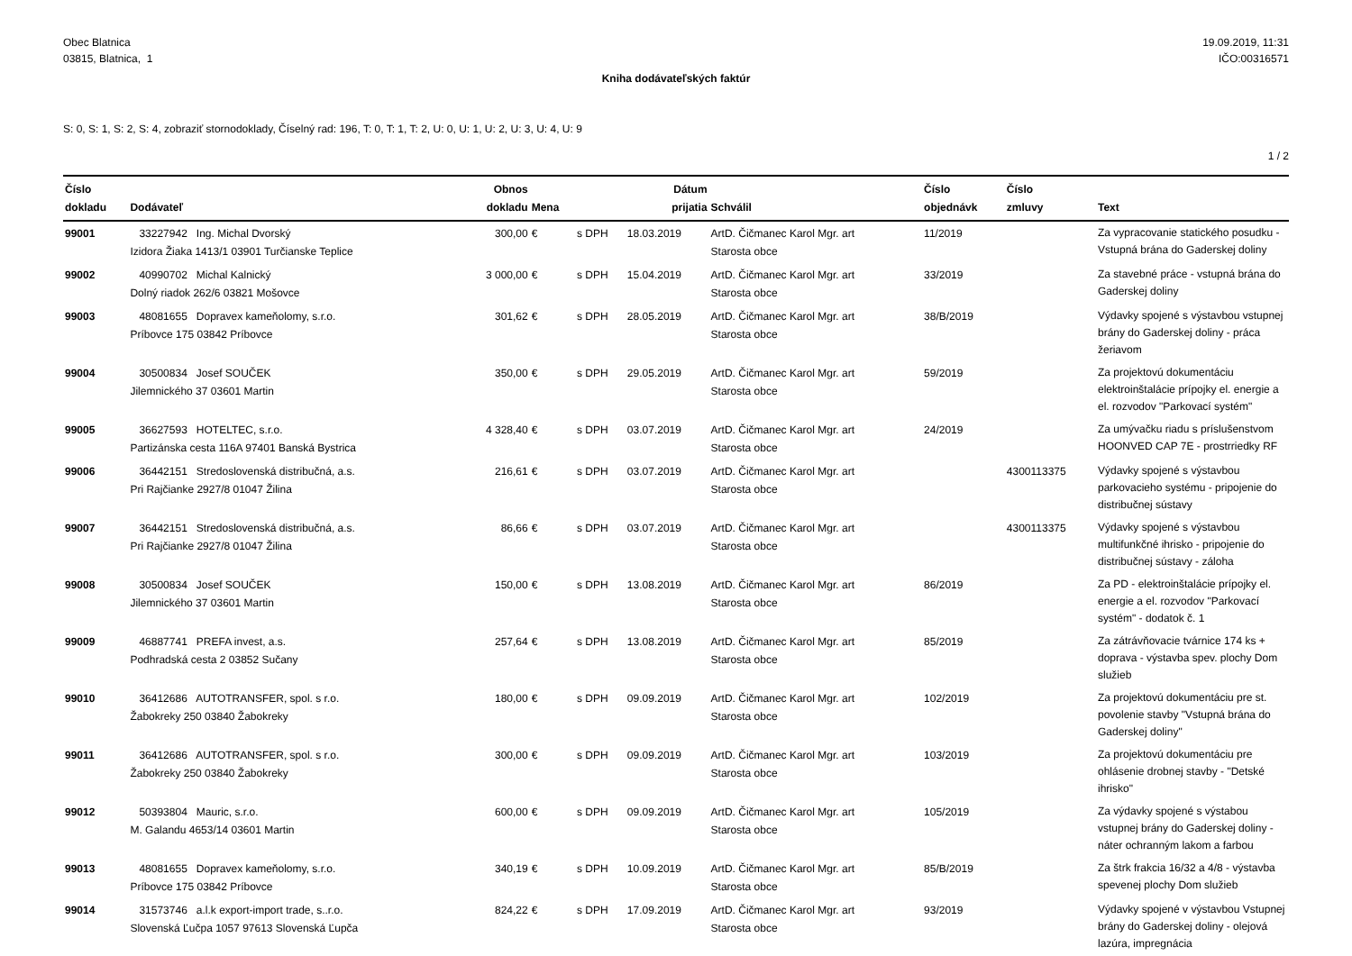Obec Blatnica
03815, Blatnica, 1
19.09.2019, 11:31
IČO:00316571
Kniha dodávateľských faktúr
S: 0, S: 1, S: 2, S: 4, zobraziť stornodoklady, Číselný rad: 196, T: 0, T: 1, T: 2, U: 0, U: 1, U: 2, U: 3, U: 4, U: 9
1 / 2
| Číslo dokladu | Dodávateľ | Obnos dokladu | Mena | | Dátum prijatia | Schválil | Číslo objednávk | Číslo zmluvy | Text |
| --- | --- | --- | --- | --- | --- | --- | --- | --- | --- |
| 99001 | 33227942 Ing. Michal Dvorský Izidora Žiaka 1413/1 03901 Turčianske Teplice | 300,00 | € | s DPH | 18.03.2019 | ArtD. Čičmanec Karol Mgr. art Starosta obce | 11/2019 | | Za vypracovanie statického posudku - Vstupná brána do Gaderskej doliny |
| 99002 | 40990702 Michal Kalnický Dolný riadok 262/6 03821 Mošovce | 3 000,00 | € | s DPH | 15.04.2019 | ArtD. Čičmanec Karol Mgr. art Starosta obce | 33/2019 | | Za stavebné práce - vstupná brána do Gaderskej doliny |
| 99003 | 48081655 Dopravex kameňolomy, s.r.o. Príbovce 175 03842 Príbovce | 301,62 | € | s DPH | 28.05.2019 | ArtD. Čičmanec Karol Mgr. art Starosta obce | 38/B/2019 | | Výdavky spojené s výstavbou vstupnej brány do Gaderskej doliny - práca žeriavom |
| 99004 | 30500834 Josef SOUČEK Jilemnického 37 03601 Martin | 350,00 | € | s DPH | 29.05.2019 | ArtD. Čičmanec Karol Mgr. art Starosta obce | 59/2019 | | Za projektovú dokumentáciu elektroinštalácie prípojky el. energie a el. rozvodov "Parkovací systém" |
| 99005 | 36627593 HOTELTEC, s.r.o. Partizánska cesta 116A 97401 Banská Bystrica | 4 328,40 | € | s DPH | 03.07.2019 | ArtD. Čičmanec Karol Mgr. art Starosta obce | 24/2019 | | Za umývačku riadu s príslušenstvom HOONVED CAP 7E - prostrriedky RF |
| 99006 | 36442151 Stredoslovenská distribučná, a.s. Pri Rajčianke 2927/8 01047 Žilina | 216,61 | € | s DPH | 03.07.2019 | ArtD. Čičmanec Karol Mgr. art Starosta obce | | 4300113375 | Výdavky spojené s výstavbou parkovacieho systému - pripojenie do distribučnej sústavy |
| 99007 | 36442151 Stredoslovenská distribučná, a.s. Pri Rajčianke 2927/8 01047 Žilina | 86,66 | € | s DPH | 03.07.2019 | ArtD. Čičmanec Karol Mgr. art Starosta obce | | 4300113375 | Výdavky spojené s výstavbou multifunkčné ihrisko - pripojenie do distribučnej sústavy - záloha |
| 99008 | 30500834 Josef SOUČEK Jilemnického 37 03601 Martin | 150,00 | € | s DPH | 13.08.2019 | ArtD. Čičmanec Karol Mgr. art Starosta obce | 86/2019 | | Za PD - elektroinštalácie prípojky el. energie a el. rozvodov "Parkovací systém" - dodatok č. 1 |
| 99009 | 46887741 PREFA invest, a.s. Podhradská cesta 2 03852 Sučany | 257,64 | € | s DPH | 13.08.2019 | ArtD. Čičmanec Karol Mgr. art Starosta obce | 85/2019 | | Za zátrávňovacie tvárnice 174 ks + doprava - výstavba spev. plochy Dom služieb |
| 99010 | 36412686 AUTOTRANSFER, spol. s r.o. Žabokreky 250 03840 Žabokreky | 180,00 | € | s DPH | 09.09.2019 | ArtD. Čičmanec Karol Mgr. art Starosta obce | 102/2019 | | Za projektovú dokumentáciu pre st. povolenie stavby "Vstupná brána do Gaderskej doliny" |
| 99011 | 36412686 AUTOTRANSFER, spol. s r.o. Žabokreky 250 03840 Žabokreky | 300,00 | € | s DPH | 09.09.2019 | ArtD. Čičmanec Karol Mgr. art Starosta obce | 103/2019 | | Za projektovú dokumentáciu pre ohlásenie drobnej stavby - "Detské ihrisko" |
| 99012 | 50393804 Mauric, s.r.o. M. Galandu 4653/14 03601 Martin | 600,00 | € | s DPH | 09.09.2019 | ArtD. Čičmanec Karol Mgr. art Starosta obce | 105/2019 | | Za výdavky spojené s výstabou vstupnej brány do Gaderskej doliny - náter ochranným lakom a farbou |
| 99013 | 48081655 Dopravex kameňolomy, s.r.o. Príbovce 175 03842 Príbovce | 340,19 | € | s DPH | 10.09.2019 | ArtD. Čičmanec Karol Mgr. art Starosta obce | 85/B/2019 | | Za štrk frakcia 16/32 a 4/8 - výstavba spevenej plochy Dom služieb |
| 99014 | 31573746 a.l.k export-import trade, s..r.o. Slovenská Ľučpa 1057 97613 Slovenská Ľupča | 824,22 | € | s DPH | 17.09.2019 | ArtD. Čičmanec Karol Mgr. art Starosta obce | 93/2019 | | Výdavky spojené v výstavbou Vstupnej brány do Gaderskej doliny - olejová lazúra, impregnácia |